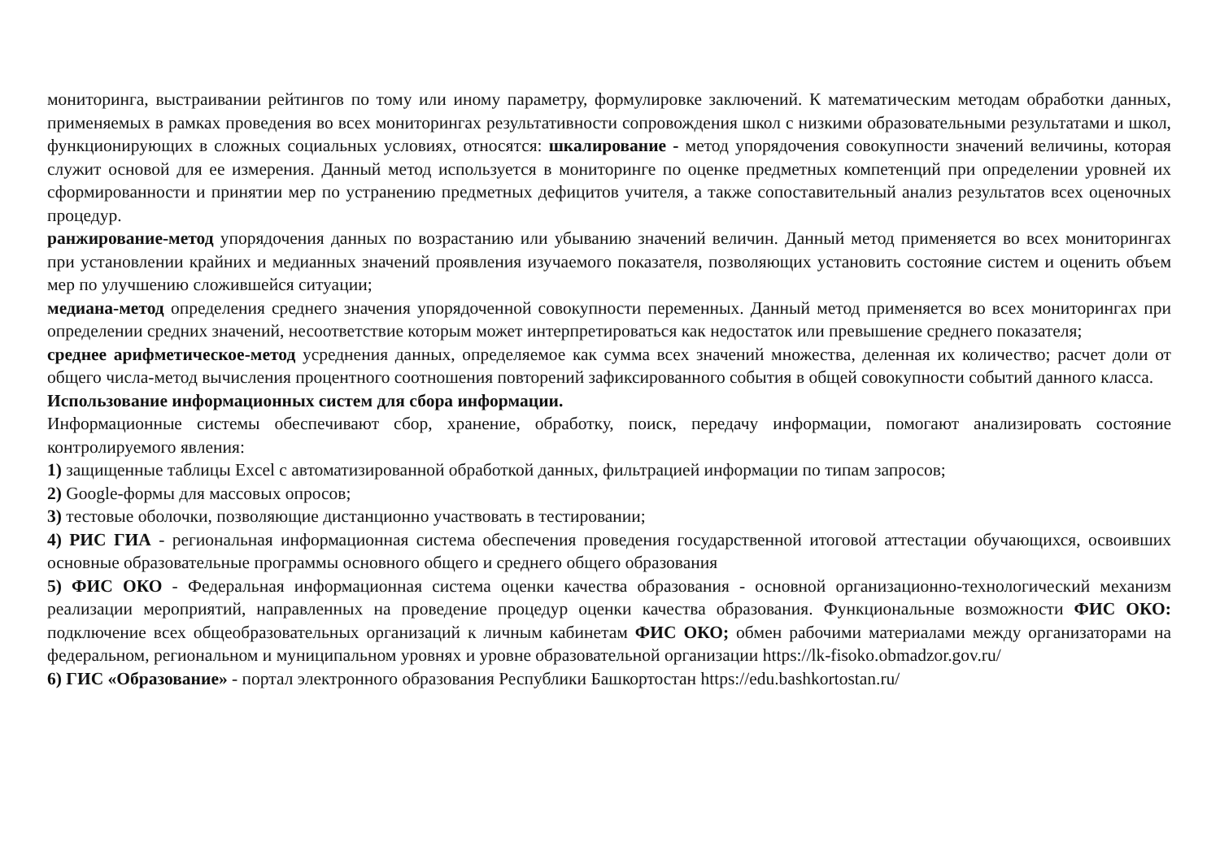мониторинга, выстраивании рейтингов по тому или иному параметру, формулировке заключений. К математическим методам обработки данных, применяемых в рамках проведения во всех мониторингах результативности сопровождения школ с низкими образовательными результатами и школ, функционирующих в сложных социальных условиях, относятся: шкалирование - метод упорядочения совокупности значений величины, которая служит основой для ее измерения. Данный метод используется в мониторинге по оценке предметных компетенций при определении уровней их сформированности и принятии мер по устранению предметных дефицитов учителя, а также сопоставительный анализ результатов всех оценочных процедур.
ранжирование-метод упорядочения данных по возрастанию или убыванию значений величин. Данный метод применяется во всех мониторингах при установлении крайних и медианных значений проявления изучаемого показателя, позволяющих установить состояние систем и оценить объем мер по улучшению сложившейся ситуации;
медиана-метод определения среднего значения упорядоченной совокупности переменных. Данный метод применяется во всех мониторингах при определении средних значений, несоответствие которым может интерпретироваться как недостаток или превышение среднего показателя;
среднее арифметическое-метод усреднения данных, определяемое как сумма всех значений множества, деленная их количество; расчет доли от общего числа-метод вычисления процентного соотношения повторений зафиксированного события в общей совокупности событий данного класса.
Использование информационных систем для сбора информации.
Информационные системы обеспечивают сбор, хранение, обработку, поиск, передачу информации, помогают анализировать состояние контролируемого явления:
1) защищенные таблицы Excel с автоматизированной обработкой данных, фильтрацией информации по типам запросов;
2) Google-формы для массовых опросов;
3) тестовые оболочки, позволяющие дистанционно участвовать в тестировании;
4) РИС ГИА - региональная информационная система обеспечения проведения государственной итоговой аттестации обучающихся, освоивших основные образовательные программы основного общего и среднего общего образования
5) ФИС ОКО - Федеральная информационная система оценки качества образования - основной организационно-технологический механизм реализации мероприятий, направленных на проведение процедур оценки качества образования. Функциональные возможности ФИС ОКО: подключение всех общеобразовательных организаций к личным кабинетам ФИС ОКО; обмен рабочими материалами между организаторами на федеральном, региональном и муниципальном уровнях и уровне образовательной организации https://lk-fisoko.obmadzor.gov.ru/
6) ГИС «Образование» - портал электронного образования Республики Башкортостан https://edu.bashkortostan.ru/